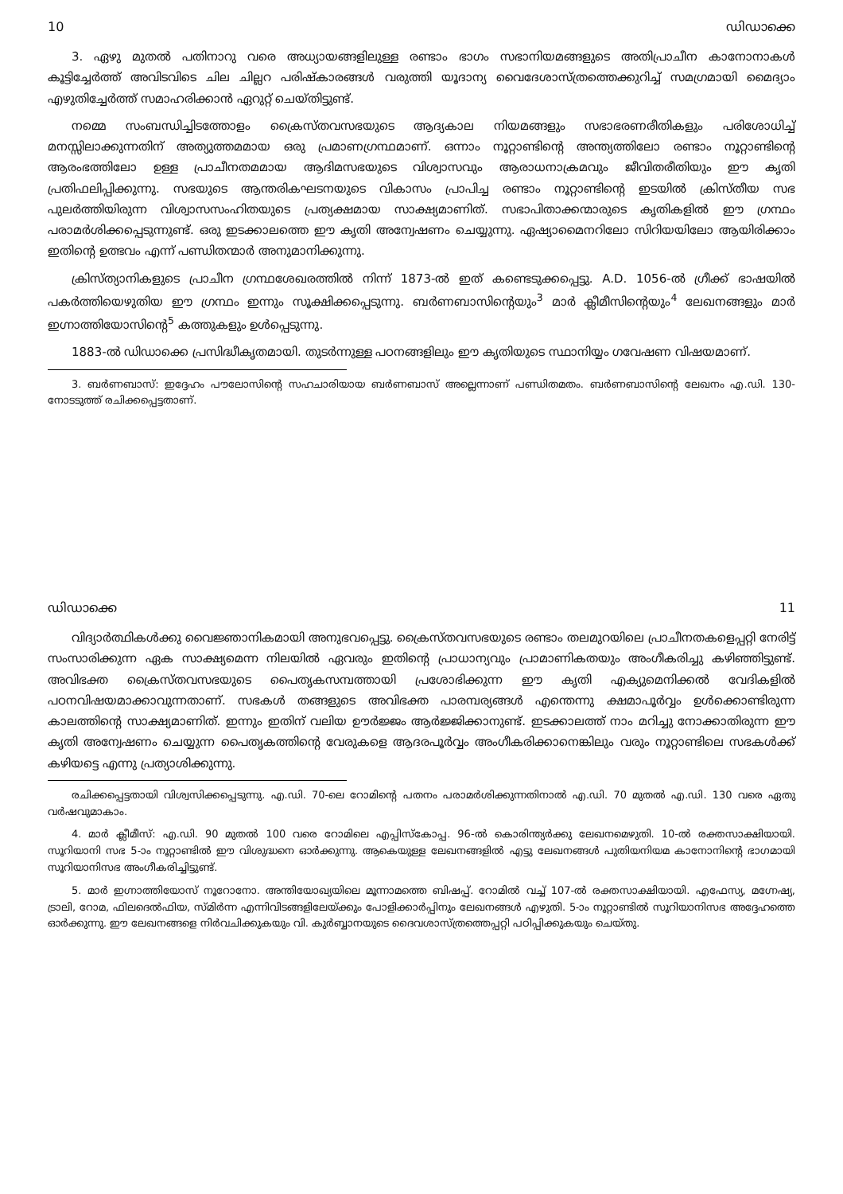10 ഡിഡാക്കെ
3. ഏഴു മുതൽ പതിനാറു വരെ അധ്യായങ്ങളിലുള്ള രണ്ടാം ഭാഗം സഭാനിയമങ്ങളുടെ അതിപ്രാചീന കാനോനാകൾ കൂട്ടിച്ചേർത്ത് അവിടവിടെ ചില ചില്ലറ പരിഷ്കാരങ്ങൾ വരുത്തി യൂദാന്യ വൈദേശാസ്ത്രത്തെക്കുറിച്ച് സമഗ്രമായി മൈദ്യാം എഴുതിച്ചേർത്ത് സമാഹരിക്കാൻ ഏറുറ്റ് ചെയ്തിട്ടുണ്ട്.
നമ്മെ സംബന്ധിച്ചിടത്തോളം ക്രൈസ്തവസഭയുടെ ആദ്യകാല നിയമങ്ങളും സഭാഭരണരീതികളും പരിശോധിച്ച് മനസ്സിലാക്കുന്നതിന് അത്യുത്തമമായ ഒരു പ്രമാണഗ്രന്ഥമാണ്. ഒന്നാം നൂറ്റാണ്ടിന്റെ അന്ത്യത്തിലോ രണ്ടാം നൂറ്റാണ്ടിന്റെ ആരംഭത്തിലോ ഉള്ള പ്രാചീനതമമായ ആദിമസഭയുടെ വിശ്വാസവും ആരാധനാക്രമവും ജീവിതരീതിയും ഈ കൃതി പ്രതിഫലിപ്പിക്കുന്നു. സഭയുടെ ആന്തരികഘടനയുടെ വികാസം പ്രാപിച്ച രണ്ടാം നൂറ്റാണ്ടിന്റെ ഇടയിൽ ക്രിസ്തീയ സഭ പുലർത്തിയിരുന്ന വിശ്വാസസംഹിതയുടെ പ്രത്യക്ഷമായ സാക്ഷ്യമാണിത്. സഭാപിതാക്കന്മാരുടെ കൃതികളിൽ ഈ ഗ്രന്ഥം പരാമർശിക്കപ്പെടുന്നുണ്ട്. ഒരു ഇടക്കാലത്തെ ഈ കൃതി അന്വേഷണം ചെയ്യുന്നു. ഏഷ്യാമൈനറിലോ സിറിയയിലോ ആയിരിക്കാം ഇതിന്റെ ഉത്ഭവം എന്ന് പണ്ഡിതന്മാർ അനുമാനിക്കുന്നു.
ക്രിസ്ത്യാനികളുടെ പ്രാചീന ഗ്രന്ഥശേഖരത്തിൽ നിന്ന് 1873-ൽ ഇത് കണ്ടെടുക്കപ്പെട്ടു. A.D. 1056-ൽ ഗ്രീക്ക് ഭാഷയിൽ പകർത്തിയെഴുതിയ ഈ ഗ്രന്ഥം ഇന്നും സൂക്ഷിക്കപ്പെടുന്നു. ബർണബാസിന്റെയും<sup>3</sup> മാർ ക്ലീമീസിന്റെയും<sup>4</sup> ലേഖനങ്ങളും മാർ ഇഗ്നാത്തിയോസിന്റെ<sup>5</sup> കത്തുകളും ഉൾപ്പെടുന്നു.
1883-ൽ ഡിഡാക്കെ പ്രസിദ്ധീകൃതമായി. തുടർന്നുള്ള പഠനങ്ങളിലും ഈ കൃതിയുടെ സ്ഥാനിയ്യം ഗവേഷണ വിഷയമാണ്.
3. ബർണബാസ്: ഇദ്ദേഹം പൗലോസിന്റെ സഹചാരിയായ ബർണബാസ് അല്ലെന്നാണ് പണ്ഡിതമതം. ബർണബാസിന്റെ ലേഖനം എ.ഡി. 130-നോടടുത്ത് രചിക്കപ്പെട്ടതാണ്.
ഡിഡാക്കെ 11
വിദ്യാർത്ഥികൾക്കു വൈജ്ഞാനികമായി അനുഭവപ്പെട്ടു. ക്രൈസ്തവസഭയുടെ രണ്ടാം തലമുറയിലെ പ്രാചീനതകളെപ്പറ്റി നേരിട്ട് സംസാരിക്കുന്ന ഏക സാക്ഷ്യമെന്ന നിലയിൽ ഏവരും ഇതിന്റെ പ്രാധാന്യവും പ്രാമാണികതയും അംഗീകരിച്ചു കഴിഞ്ഞിട്ടുണ്ട്. അവിഭക്ത ക്രൈസ്തവസഭയുടെ പൈതൃകസമ്പത്തായി പ്രശോഭിക്കുന്ന ഈ കൃതി എക്യുമെനിക്കൽ വേദികളിൽ പഠനവിഷയമാക്കാവുന്നതാണ്. സഭകൾ തങ്ങളുടെ അവിഭക്ത പാരമ്പര്യങ്ങൾ എന്തെന്നു ക്ഷമാപൂർവ്വം ഉൾക്കൊണ്ടിരുന്ന കാലത്തിന്റെ സാക്ഷ്യമാണിത്. ഇന്നും ഇതിന് വലിയ ഊർജ്ജം ആർജ്ജിക്കാനുണ്ട്. ഇടക്കാലത്ത് നാം മറിച്ചു നോക്കാതിരുന്ന ഈ കൃതി അന്വേഷണം ചെയ്യുന്ന പൈതൃകത്തിന്റെ വേരുകളെ ആദരപൂർവ്വം അംഗീകരിക്കാനെങ്കിലും വരും നൂറ്റാണ്ടിലെ സഭകൾക്ക് കഴിയട്ടെ എന്നു പ്രത്യാശിക്കുന്നു.
രചിക്കപ്പെട്ടതായി വിശ്വസിക്കപ്പെടുന്നു. എ.ഡി. 70-ലെ റോമിന്റെ പതനം പരാമർശിക്കുന്നതിനാൽ എ.ഡി. 70 മുതൽ എ.ഡി. 130 വരെ ഏതു വർഷവുമാകാം.
4. മാർ ക്ലീമീസ്: എ.ഡി. 90 മുതൽ 100 വരെ റോമിലെ എപ്പിസ്കോപ്പ. 96-ൽ കൊരിന്ത്യർക്കു ലേഖനമെഴുതി. 10-ൽ രക്തസാക്ഷിയായി. സൂറിയാനി സഭ 5-ാം നൂറ്റാണ്ടിൽ ഈ വിശുദ്ധനെ ഓർക്കുന്നു. ആകെയുള്ള ലേഖനങ്ങളിൽ എട്ടു ലേഖനങ്ങൾ പുതിയനിയമ കാനോനിന്റെ ഭാഗമായി സൂറിയാനിസഭ അംഗീകരിച്ചിട്ടുണ്ട്.
5. മാർ ഇഗ്നാത്തിയോസ് നൂറോനോ. അന്തിയോഖ്യയിലെ മൂന്നാമത്തെ ബിഷപ്പ്. റോമിൽ വച്ച് 107-ൽ രക്തസാക്ഷിയായി. എഫേസ്യ, മഗ്നേഷ്യ, ട്രാലി, റോമ, ഫിലദെൽഫിയ, സ്മിർന്ന എന്നിവിടങ്ങളിലേയ്ക്കും പോളിക്കാർപ്പിനും ലേഖനങ്ങൾ എഴുതി. 5-ാം നൂറ്റാണ്ടിൽ സൂറിയാനിസഭ അദ്ദേഹത്തെ ഓർക്കുന്നു. ഈ ലേഖനങ്ങളെ നിർവചിക്കുകയും വി. കുർബ്ബാനയുടെ ദൈവശാസ്ത്രത്തെപ്പറ്റി പഠിപ്പിക്കുകയും ചെയ്തു.